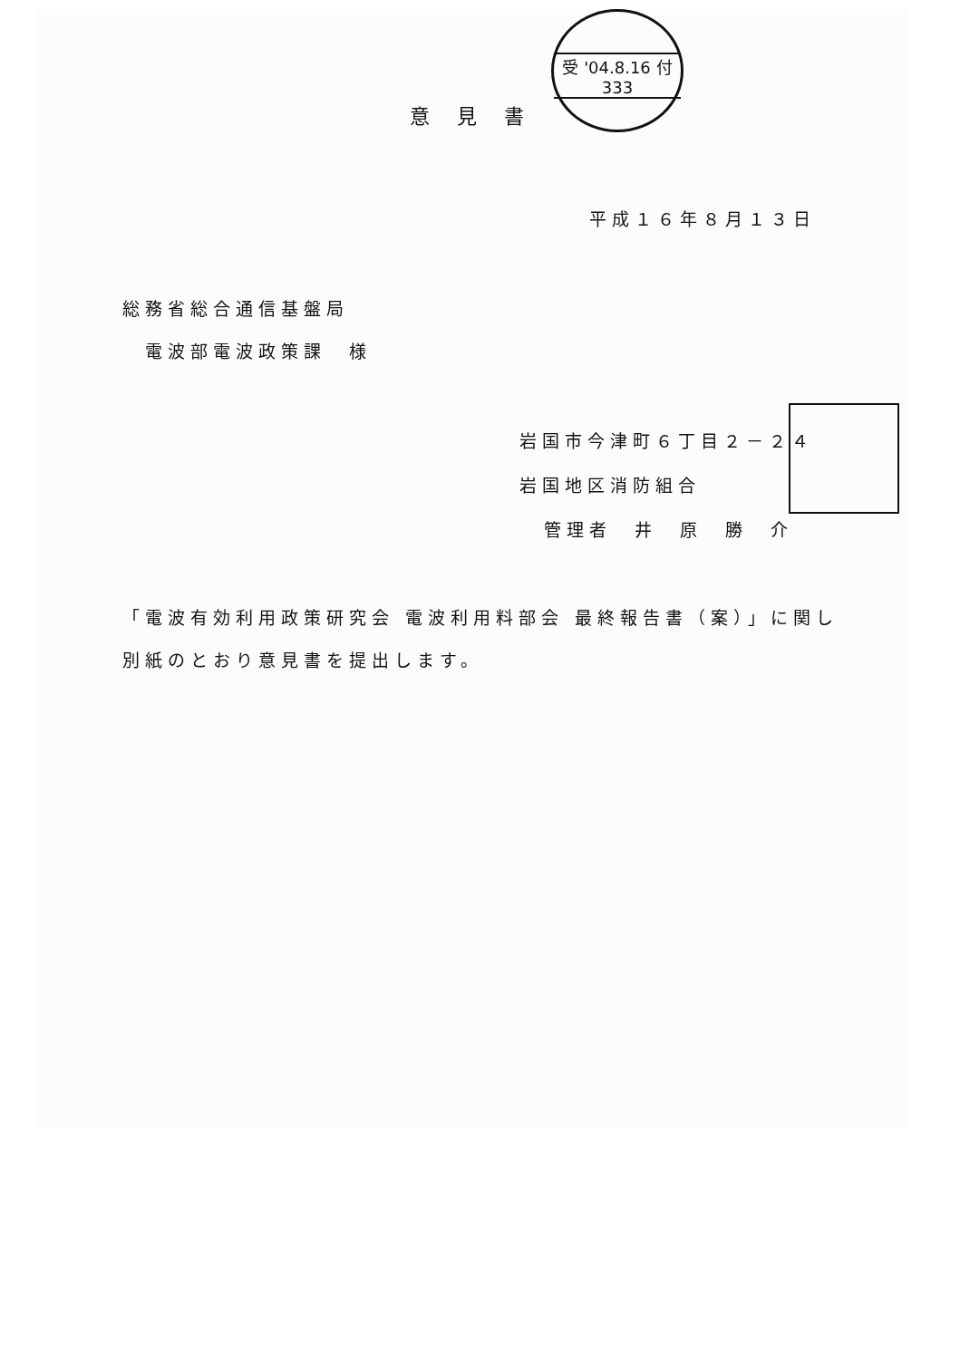受 '04.8.16 付 333
意見書
平成１６年８月１３日
総務省総合通信基盤局
電波部電波政策課　様
岩国市今津町６丁目２－２４
岩国地区消防組合
管理者　井　原　勝　介
「電波有効利用政策研究会 電波利用料部会 最終報告書（案）」に関し
別紙のとおり意見書を提出します。